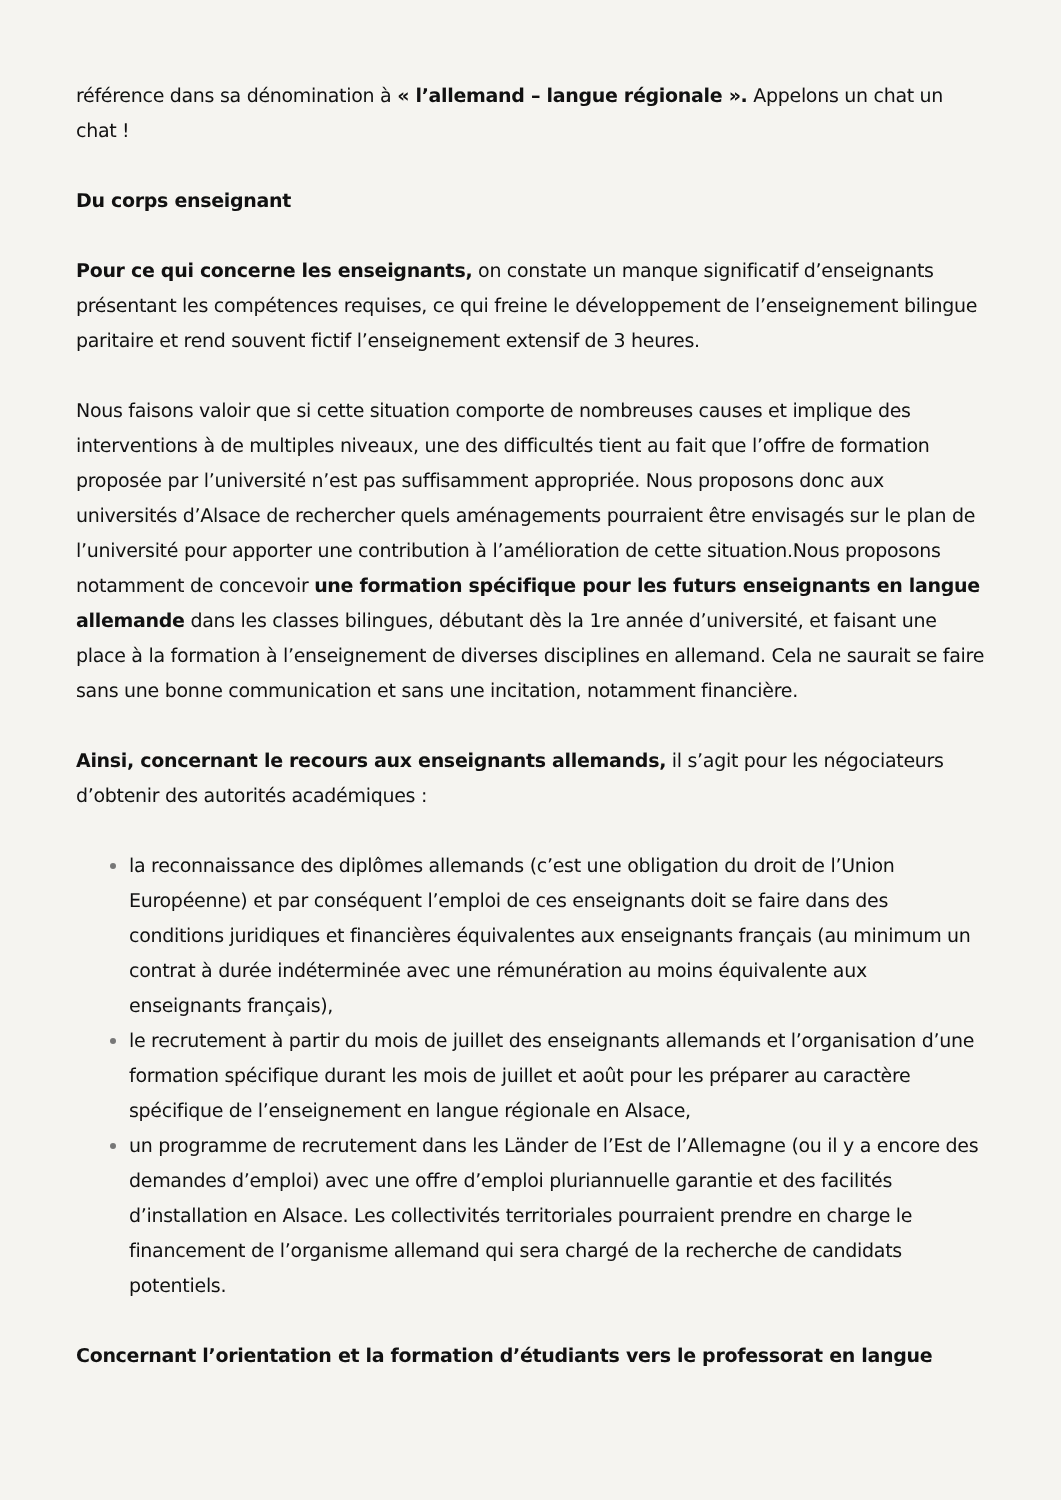référence dans sa dénomination à « l’allemand – langue régionale ». Appelons un chat un chat !
Du corps enseignant
Pour ce qui concerne les enseignants, on constate un manque significatif d’enseignants présentant les compétences requises, ce qui freine le développement de l’enseignement bilingue paritaire et rend souvent fictif l’enseignement extensif de 3 heures.
Nous faisons valoir que si cette situation comporte de nombreuses causes et implique des interventions à de multiples niveaux, une des difficultés tient au fait que l’offre de formation proposée par l’université n’est pas suffisamment appropriée. Nous proposons donc aux universités d’Alsace de rechercher quels aménagements pourraient être envisagés sur le plan de l’université pour apporter une contribution à l’amélioration de cette situation.Nous proposons notamment de concevoir une formation spécifique pour les futurs enseignants en langue allemande dans les classes bilingues, débutant dès la 1re année d’université, et faisant une place à la formation à l’enseignement de diverses disciplines en allemand. Cela ne saurait se faire sans une bonne communication et sans une incitation, notamment financière.
Ainsi, concernant le recours aux enseignants allemands, il s’agit pour les négociateurs d’obtenir des autorités académiques :
la reconnaissance des diplômes allemands (c’est une obligation du droit de l’Union Européenne) et par conséquent l’emploi de ces enseignants doit se faire dans des conditions juridiques et financières équivalentes aux enseignants français (au minimum un contrat à durée indéterminée avec une rémunération au moins équivalente aux enseignants français),
le recrutement à partir du mois de juillet des enseignants allemands et l’organisation d’une formation spécifique durant les mois de juillet et août pour les préparer au caractère spécifique de l’enseignement en langue régionale en Alsace,
un programme de recrutement dans les Länder de l’Est de l’Allemagne (ou il y a encore des demandes d’emploi) avec une offre d’emploi pluriannuelle garantie et des facilités d’installation en Alsace. Les collectivités territoriales pourraient prendre en charge le financement de l’organisme allemand qui sera chargé de la recherche de candidats potentiels.
Concernant l’orientation et la formation d’étudiants vers le professorat en langue